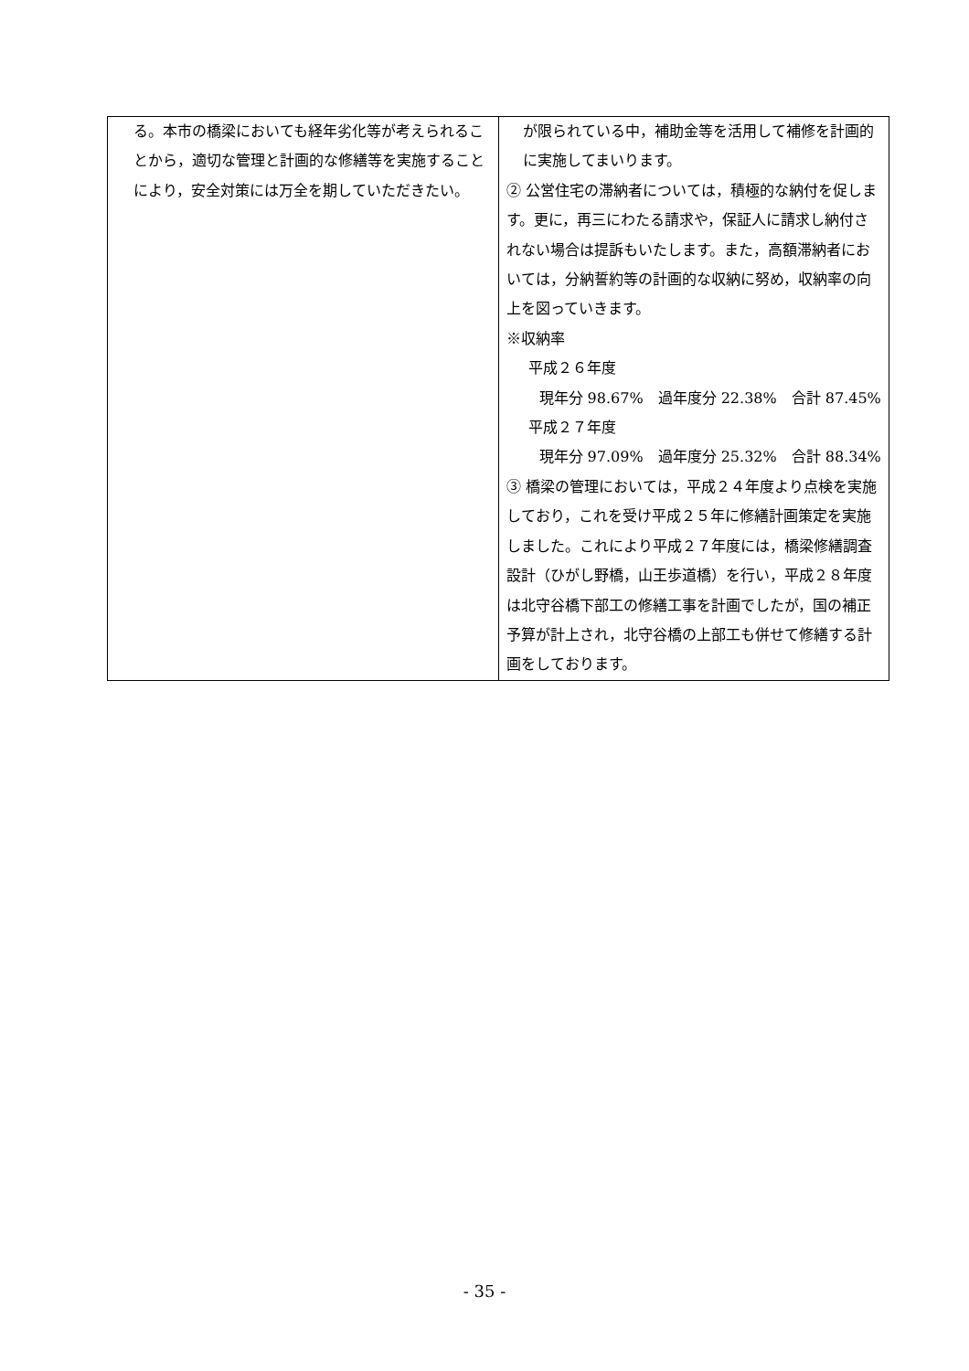| る。本市の橋梁においても経年劣化等が考えられることから，適切な管理と計画的な修繕等を実施することにより，安全対策には万全を期していただきたい。 | が限られている中，補助金等を活用して補修を計画的に実施してまいります。 ② 公営住宅の滞納者については，積極的な納付を促します。更に，再三にわたる請求や，保証人に請求し納付されない場合は提訴もいたします。また，高額滞納者においては，分納誓約等の計画的な収納に努め，収納率の向上を図っていきます。 ※収納率 平成２６年度 現年分 98.67% 過年度分 22.38% 合計 87.45% 平成２７年度 現年分 97.09% 過年度分 25.32% 合計 88.34% ③ 橋梁の管理においては，平成２４年度より点検を実施しており，これを受け平成２５年に修繕計画策定を実施しました。これにより平成２７年度には，橋梁修繕調査設計（ひがし野橋，山王歩道橋）を行い，平成２８年度は北守谷橋下部工の修繕工事を計画でしたが，国の補正予算が計上され，北守谷橋の上部工も併せて修繕する計画をしております。 |
- 35 -